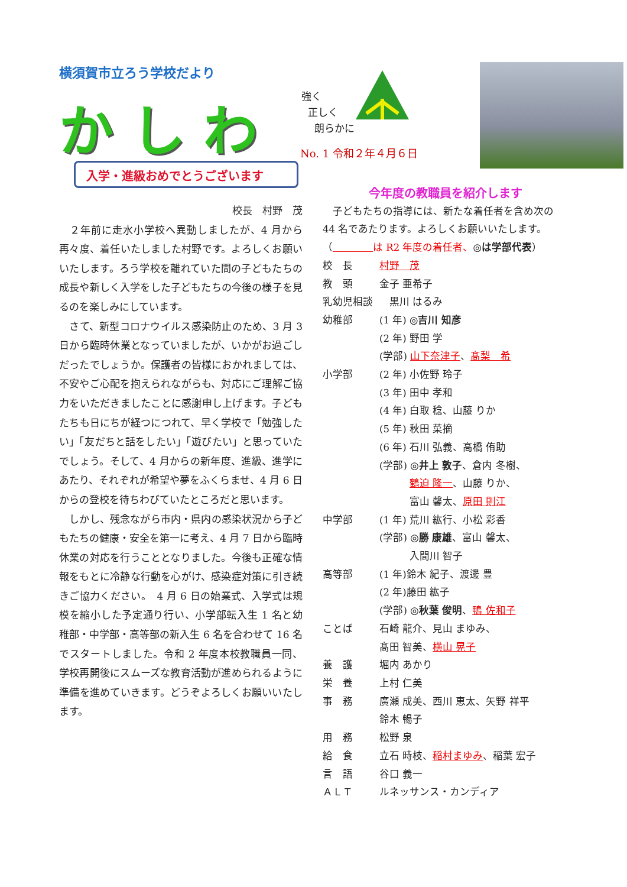横須賀市立ろう学校だより
かしわ
強く
正しく
朗らかに
No. 1 令和２年４月６日
入学・進級おめでとうございます
校長　村野　茂
　２年前に走水小学校へ異動しましたが、4 月から再々度、着任いたしました村野です。よろしくお願いいたします。ろう学校を離れていた間の子どもたちの成長や新しく入学をした子どもたちの今後の様子を見るのを楽しみにしています。
　さて、新型コロナウイルス感染防止のため、3 月 3 日から臨時休業となっていましたが、いかがお過ごしだったでしょうか。保護者の皆様におかれましては、不安やご心配を抱えられながらも、対応にご理解ご協力をいただきましたことに感謝申し上げます。子どもたちも日にちが経つにつれて、早く学校で「勉強したい」「友だちと話をしたい」「遊びたい」と思っていたでしょう。そして、4 月からの新年度、進級、進学にあたり、それぞれが希望や夢をふくらませ、4 月 6 日からの登校を待ちわびていたところだと思います。
　しかし、残念ながら市内・県内の感染状況から子どもたちの健康・安全を第一に考え、4 月 7 日から臨時休業の対応を行うこととなりました。今後も正確な情報をもとに冷静な行動を心がけ、感染症対策に引き続きご協力ください。　4 月 6 日の始業式、入学式は規模を縮小した予定通り行い、小学部転入生 1 名と幼稚部・中学部・高等部の新入生 6 名を合わせて 16 名でスタートしました。令和 2 年度本校教職員一同、学校再開後にスムーズな教育活動が進められるように準備を進めていきます。どうぞよろしくお願いいたします。
今年度の教職員を紹介します
　子どもたちの指導には、新たな着任者を含め次の 44 名であたります。よろしくお願いいたします。
（　　　　 は R2 年度の着任者、◎は学部代表）
校　長 村野　茂
教　頭 金子 亜希子
乳幼児相談　黒川 はるみ
幼稚部 (1 年) ◎吉川 知彦
(2 年) 野田 学
(学部) 山下奈津子、髙梨　希
小学部 (2 年) 小佐野 玲子
(3 年) 田中 孝和
(4 年) 白取 稔、山藤 りか
(5 年) 秋田 菜摘
(6 年) 石川 弘義、高橋 侑助
(学部) ◎井上 敦子、倉内 冬樹、
　　　鶴迫 隆一、山藤 りか、
　　　富山 馨太、原田 則江
中学部 (1 年) 荒川 紘行、小松 彩香
(学部) ◎勝 康雄、富山 馨太、
　　　入間川 智子
高等部 (1 年)鈴木 紀子、渡邊 豊
(2 年)藤田 紘子
(学部) ◎秋葉 俊明、鴨 佐和子
ことば 石崎 龍介、見山 まゆみ、
髙田 智美、横山 晃子
養　護 堀内 あかり
栄　養 上村 仁美
事　務 廣瀬 成美、西川 恵太、矢野 祥平
鈴木 暢子
用　務 松野 泉
給　食 立石 時枝、稲村まゆみ、稲葉 宏子
言　語 谷口 義一
ＡＬＴ ルネッサンス・カンディア